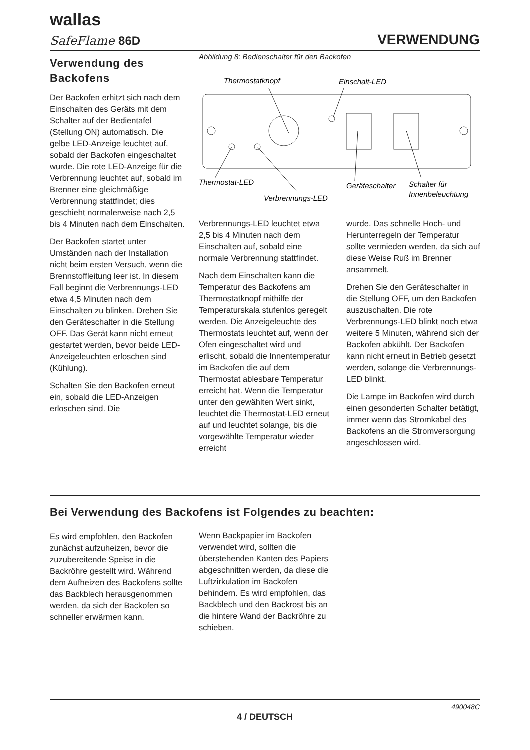wallas
SafeFlame 86D VERWENDUNG
Verwendung des Backofens
Der Backofen erhitzt sich nach dem Einschalten des Geräts mit dem Schalter auf der Bedientafel (Stellung ON) automatisch. Die gelbe LED-Anzeige leuchtet auf, sobald der Backofen eingeschaltet wurde. Die rote LED-Anzeige für die Verbrennung leuchtet auf, sobald im Brenner eine gleichmäßige Verbrennung stattfindet; dies geschieht normalerweise nach 2,5 bis 4 Minuten nach dem Einschalten.
Der Backofen startet unter Umständen nach der Installation nicht beim ersten Versuch, wenn die Brennstoffleitung leer ist. In diesem Fall beginnt die Verbrennungs-LED etwa 4,5 Minuten nach dem Einschalten zu blinken. Drehen Sie den Geräteschalter in die Stellung OFF. Das Gerät kann nicht erneut gestartet werden, bevor beide LED-Anzeigeleuchten erloschen sind (Kühlung).
Schalten Sie den Backofen erneut ein, sobald die LED-Anzeigen erloschen sind. Die
Abbildung 8: Bedienschalter für den Backofen
Thermostatknopf
Einschalt-LED
Thermostat-LED
Verbrennungs-LED
Geräteschalter
Schalter für
Innenbeleuchtung
Verbrennungs-LED leuchtet etwa 2,5 bis 4 Minuten nach dem Einschalten auf, sobald eine normale Verbrennung stattfindet.
Nach dem Einschalten kann die Temperatur des Backofens am Thermostatknopf mithilfe der Temperaturskala stufenlos geregelt werden. Die Anzeigeleuchte des Thermostats leuchtet auf, wenn der Ofen eingeschaltet wird und erlischt, sobald die Innentemperatur im Backofen die auf dem Thermostat ablesbare Temperatur erreicht hat. Wenn die Temperatur unter den gewählten Wert sinkt, leuchtet die Thermostat-LED erneut auf und leuchtet solange, bis die vorgewählte Temperatur wieder erreicht
wurde. Das schnelle Hoch- und Herunterregeln der Temperatur sollte vermieden werden, da sich auf diese Weise Ruß im Brenner ansammelt.
Drehen Sie den Geräteschalter in die Stellung OFF, um den Backofen auszuschalten. Die rote Verbrennungs-LED blinkt noch etwa weitere 5 Minuten, während sich der Backofen abkühlt. Der Backofen kann nicht erneut in Betrieb gesetzt werden, solange die Verbrennungs-LED blinkt.
Die Lampe im Backofen wird durch einen gesonderten Schalter betätigt, immer wenn das Stromkabel des Backofens an die Stromversorgung angeschlossen wird.
Bei Verwendung des Backofens ist Folgendes zu beachten:
Es wird empfohlen, den Backofen zunächst aufzuheizen, bevor die zuzubereitende Speise in die Backröhre gestellt wird. Während dem Aufheizen des Backofens sollte das Backblech herausgenommen werden, da sich der Backofen so schneller erwärmen kann.
Wenn Backpapier im Backofen verwendet wird, sollten die überstehenden Kanten des Papiers abgeschnitten werden, da diese die Luftzirkulation im Backofen behindern. Es wird empfohlen, das Backblech und den Backrost bis an die hintere Wand der Backröhre zu schieben.
490048C
4 / DEUTSCH